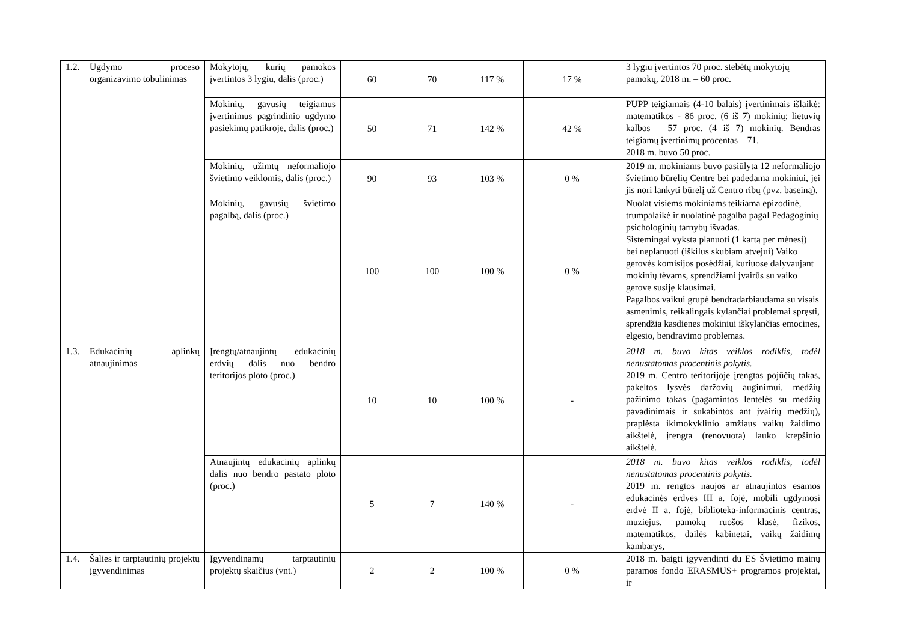| 1.2. Ugdymo proceso organizavimo tobulinimas | Mokytojų, kurių pamokos įvertintos 3 lygiu, dalis (proc.) | 60 | 70 | 117 % | 17 % | 3 lygiu įvertintos 70 proc. stebėtų mokytojų pamokų, 2018 m. – 60 proc. |
| | Mokinių, gavusių teigiamus įvertinimus pagrindinio ugdymo pasiekimų patikroje, dalis (proc.) | 50 | 71 | 142 % | 42 % | PUPP teigiamais (4-10 balais) įvertinimais išlaikė: matematikos - 86 proc. (6 iš 7) mokinių; lietuvių kalbos – 57 proc. (4 iš 7) mokinių. Bendras teigiamų įvertinimų procentas – 71. 2018 m. buvo 50 proc. |
| | Mokinių, užimtų neformaliojo švietimo veiklomis, dalis (proc.) | 90 | 93 | 103 % | 0 % | 2019 m. mokiniams buvo pasiūlyta 12 neformaliojo švietimo būrelių Centre bei padedama mokiniui, jei jis nori lankyti būrelį už Centro ribų (pvz. baseiną). |
| | Mokinių, gavusių švietimo pagalbą, dalis (proc.) | 100 | 100 | 100 % | 0 % | Nuolat visiems mokiniams teikiama epizodinė, trumpalaikė ir nuolatinė pagalba pagal Pedagoginių psichologinių tarnybų išvadas. Sistemingai vyksta planuoti (1 kartą per mėnesį) bei neplanuoti (iškilus skubiam atvejui) Vaiko gerovės komisijos posėdžiai, kuriuose dalyvaujant mokinių tėvams, sprendžiami įvairūs su vaiko gerove susiję klausimai. Pagalbos vaikui grupė bendradarbiaudama su visais asmenimis, reikalingais kylančiai problemai spręsti, sprendžia kasdienes mokiniui iškylančias emocines, elgesio, bendravimo problemas. |
| 1.3. Edukacinių aplinkų atnaujinimas | Įrengtų/atnaujintų edukacinių erdvių dalis nuo bendro teritorijos ploto (proc.) | 10 | 10 | 100 % | - | 2018 m. buvo kitas veiklos rodiklis, todėl nenustatomas procentinis pokytis. 2019 m. Centro teritorijoje įrengtas pojūčių takas, pakeltos lysvės daržovių auginimui, medžių pažinimo takas (pagamintos lentelės su medžių pavadinimais ir sukabintos ant įvairių medžių), praplėsta ikimokyklinio amžiaus vaikų žaidimo aikštelė, įrengta (renovuota) lauko krepšinio aikštelė. |
| | Atnaujintų edukacinių aplinkų dalis nuo bendro pastato ploto (proc.) | 5 | 7 | 140 % | - | 2018 m. buvo kitas veiklos rodiklis, todėl nenustatomas procentinis pokytis. 2019 m. rengtos naujos ar atnaujintos esamos edukacinės erdvės III a. fojė, mobili ugdymosi erdvė II a. fojė, biblioteka-informacinis centras, muziejus, pamokų ruošos klasė, fizikos, matematikos, dailės kabinetai, vaikų žaidimų kambarys, |
| 1.4. Šalies ir tarptautinių projektų įgyvendinimas | Įgyvendinamų tarptautinių projektų skaičius (vnt.) | 2 | 2 | 100 % | 0 % | 2018 m. baigti įgyvendinti du ES Švietimo mainų paramos fondo ERASMUS+ programos projektai, ir |